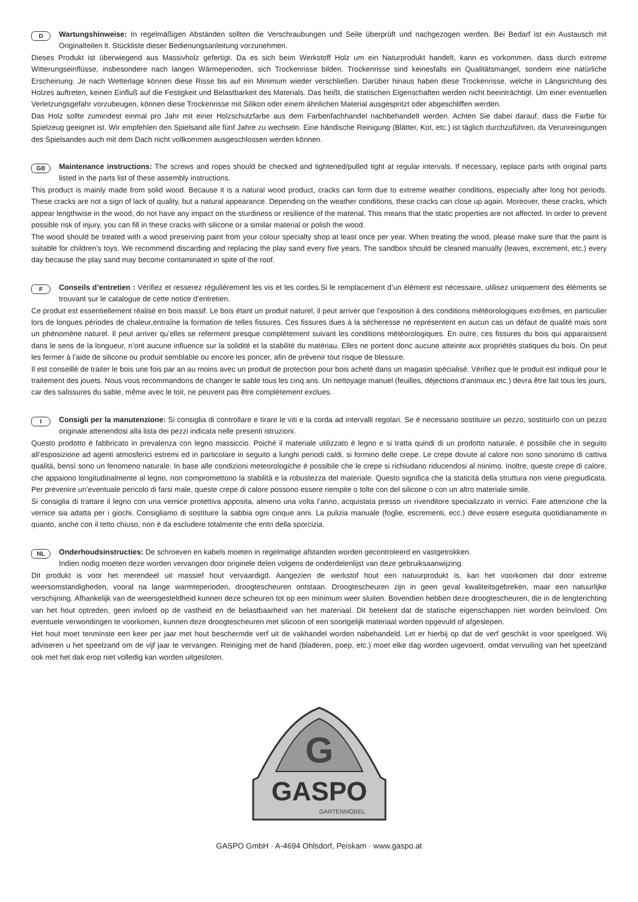D
Wartungshinweise: In regelmäßigen Abständen sollten die Verschraubungen und Seile überprüft und nachgezogen werden. Bei Bedarf ist ein Austausch mit Originalteilen lt. Stückliste dieser Bedienungsanleitung vorzunehmen.
Dieses Produkt ist überwiegend aus Massivholz gefertigt. Da es sich beim Werkstoff Holz um ein Naturprodukt handelt, kann es vorkommen, dass durch extreme Witterungseinflüsse, insbesondere nach langen Wärmeperioden, sich Trockenrisse bilden. Trockenrisse sind keinesfalls ein Qualitätsmangel, sondern eine natürliche Erscheinung. Je nach Wetterlage können diese Risse bis auf ein Minimum wieder verschließen. Darüber hinaus haben diese Trockenrisse, welche in Längsrichtung des Holzes auftreten, keinen Einfluß auf die Festigkeit und Belastbarkeit des Materials. Das heißt, die statischen Eigenschaften werden nicht beeinträchtigt. Um einer eventuellen Verletzungsgefahr vorzubeugen, können diese Trockenrisse mit Silikon oder einem ähnlichen Material ausgespritzt oder abgeschliffen werden.
Das Holz sollte zumindest einmal pro Jahr mit einer Holzschutzfarbe aus dem Farbenfachhandel nachbehandelt werden. Achten Sie dabei darauf, dass die Farbe für Spielzeug geeignet ist. Wir empfehlen den Spielsand alle fünf Jahre zu wechseln. Eine händische Reinigung (Blätter, Kot, etc.) ist täglich durchzuführen, da Verunreinigungen des Spielsandes auch mit dem Dach nicht vollkommen ausgeschlossen werden können.
GB
Maintenance instructions: The screws and ropes should be checked and tightened/pulled tight at regular intervals. If necessary, replace parts with original parts listed in the parts list of these assembly instructions.
This product is mainly made from solid wood. Because it is a natural wood product, cracks can form due to extreme weather conditions, especially after long hot periods. These cracks are not a sign of lack of quality, but a natural appearance. Depending on the weather conditions, these cracks can close up again. Moreover, these cracks, which appear lengthwise in the wood, do not have any impact on the sturdiness or resilience of the material. This means that the static properties are not affected. In order to prevent possible risk of injury, you can fill in these cracks with silicone or a similar material or polish the wood.
The wood should be treated with a wood preserving paint from your colour specialty shop at least once per year. When treating the wood, please make sure that the paint is suitable for children’s toys. We recommend discarding and replacing the play sand every five years. The sandbox should be cleaned manually (leaves, excrement, etc.) every day because the play sand may become contaminated in spite of the roof.
F
Conseils d’entretien : Vérifiez et resserez régulièrement les vis et les cordes.Si le remplacement d’un élément est nécessaire, utilisez uniquement des éléments se trouvant sur le catalogue de cette notice d’entretien.
Ce produit est essentiellement réalisé en bois massif. Le bois étant un produit naturel, il peut arriver que l’exposition à des conditions météorologiques extrêmes, en particulier lors de longues périodes de chaleur,entraîne la formation de telles fissures. Ces fissures dues à la sécheresse ne représentent en aucun cas un défaut de qualité mais sont un phénomène naturel. Il peut arriver qu’elles se referment presque complètement suivant les conditions météorologiques. En outre, ces fissures du bois qui apparaissent dans le sens de la longueur, n’ont aucune influence sur la solidité et la stabilité du matériau. Elles ne portent donc aucune atteinte aux propriétés statiques du bois. On peut les fermer à l’aide de silicone ou produit semblable ou encore les poncer, afin de prévenir tout risque de blessure.
Il est conseillé de traiter le bois une fois par an au moins avec un produit de protection pour bois acheté dans un magasin spécialisé. Vérifiez que le produit est indiqué pour le traitement des jouets. Nous vous recommandons de changer le sable tous les cinq ans. Un nettoyage manuel (feuilles, déjections d’animaux etc.) devra être fait tous les jours, car des salissures du sable, même avec le toit, ne peuvent pas être complètement exclues.
I
Consigli per la manutenzione: Si consiglia di controllare e tirare le viti e la corda ad intervalli regolari. Se è necessario sostituire un pezzo, sostituirlo con un pezzo originale attenendosi alla lista dei pezzi indicata nelle presenti istruzioni.
Questo prodotto è fabbricato in prevalenza con legno massiccio. Poiché il materiale utilizzato è legno e si tratta quindi di un prodotto naturale, è possibile che in seguito all’esposizione ad agenti atmosferici estremi ed in particolare in seguito a lunghi periodi caldi, si formino delle crepe. Le crepe dovute al calore non sono sinonimo di cattiva qualità, bensì sono un fenomeno naturale. In base alle condizioni meteorologiche è possibile che le crepe si richiudano riducendosi al minimo. Inoltre, queste crepe di calore, che appaiono longitudinalmente al legno, non compromettono la stabilità e la robustezza del materiale. Questo significa che la staticità della struttura non viene pregiudicata. Per prevenire un’eventuale pericolo di farsi male, queste crepe di calore possono essere riempite o tolte con del silicone o con un altro materiale simile.
Si consiglia di trattare il legno con una vernice protettiva apposita, almeno una volta l’anno, acquistata presso un rivenditore specializzato in vernici. Fate attenzione che la vernice sia adatta per i giochi. Consigliamo di sostituire la sabbia ogni cinque anni. La pulizia manuale (foglie, escrementi, ecc.) deve essere eseguita quotidianamente in quanto, anche con il tetto chiuso, non è da escludere totalmente che entri della sporcizia.
NL
Onderhoudsinstructies: De schroeven en kabels moeten in regelmatige afstanden worden gecontroleerd en vastgetrokken.
Indien nodig moeten deze worden vervangen door originele delen volgens de onderdelenlijst van deze gebruiksaanwijzing.
Dit produkt is voor het merendeel uit massief hout vervaardigd. Aangezien de werkstof hout een natuurprodukt is, kan het voorkomen dat door extreme weersomstandigheden, vooral na lange warmteperioden, droogtescheuren ontstaan. Droogtescheuren zijn in geen geval kwaliteitsgebreken, maar een natuurlijke verschijning. Afhankelijk van de weersgesteldheid kunnen deze scheuren tot op een minimum weer sluiten. Bovendien hebben deze droogtescheuren, die in de lengterichting van het hout optreden, geen invloed op de vastheid en de belastbaarheid van het materiaal. Dit betekent dat de statische eigenschappen niet worden beïnvloed. Om eventuele verwondingen te voorkomen, kunnen deze droogtescheuren met silicoon of een soortgelijk materiaal worden opgevuld of afgeslepen.
Het hout moet tenminste een keer per jaar met hout beschermde verf uit de vakhandel worden nabehandeld. Let er hierbij op dat de verf geschikt is voor speelgoed. Wij adviseren u het speelzand om de vijf jaar te vervangen. Reiniging met de hand (bladeren, poep, etc.) moet elke dag worden uigevoerd, omdat vervuiling van het speelzand ook met het dak erop niet volledig kan worden uitgesloten.
G
GASPO
GARTENMÖBEL
GASPO GmbH · A-4694 Ohlsdorf, Peiskam · www.gaspo.at